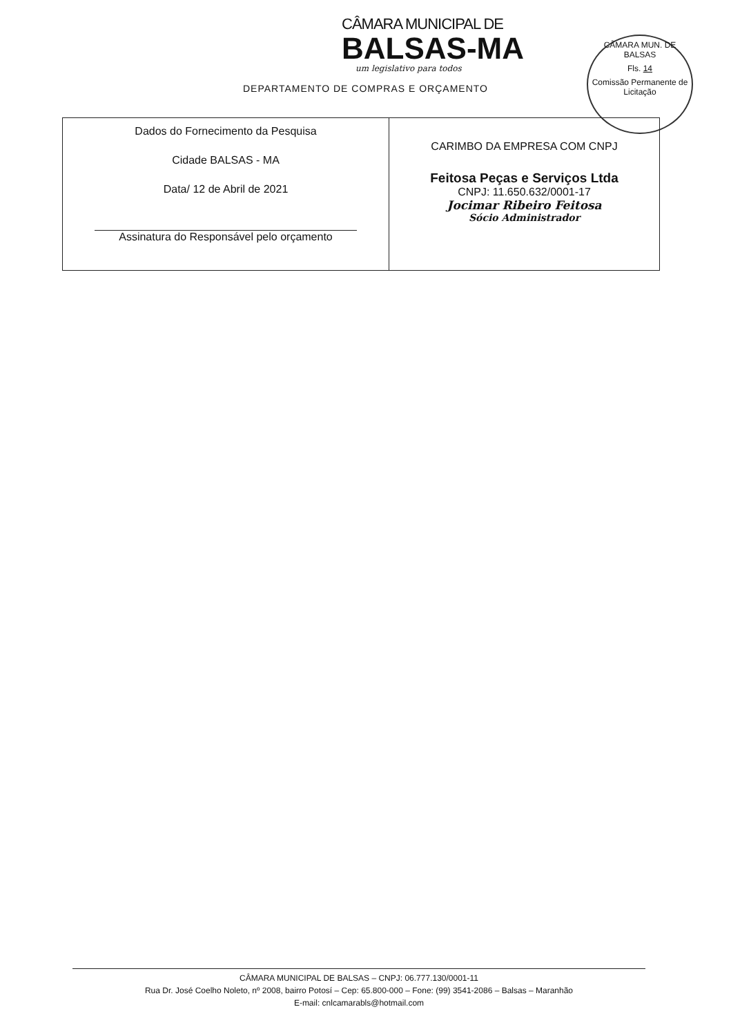CÂMARA MUNICIPAL DE
BALSAS-MA
um legislativo para todos
DEPARTAMENTO DE COMPRAS E ORÇAMENTO
CÂMARA MUN. DE BALSAS
Fls. 14
Comissão Permanente de Licitação
| Dados do Fornecimento da Pesquisa Cidade BALSAS - MA Data/ 12 de Abril de 2021 Assinatura do Responsável pelo orçamento | CARIMBO DA EMPRESA COM CNPJ Feitosa Peças e Serviços Ltda CNPJ: 11.650.632/0001-17 Jocimar Ribeiro Feitosa Sócio Administrador |
CÂMARA MUNICIPAL DE BALSAS – CNPJ: 06.777.130/0001-11
Rua Dr. José Coelho Noleto, nº 2008, bairro Potosí – Cep: 65.800-000 – Fone: (99) 3541-2086 – Balsas – Maranhão
E-mail: cnlcamarabls@hotmail.com